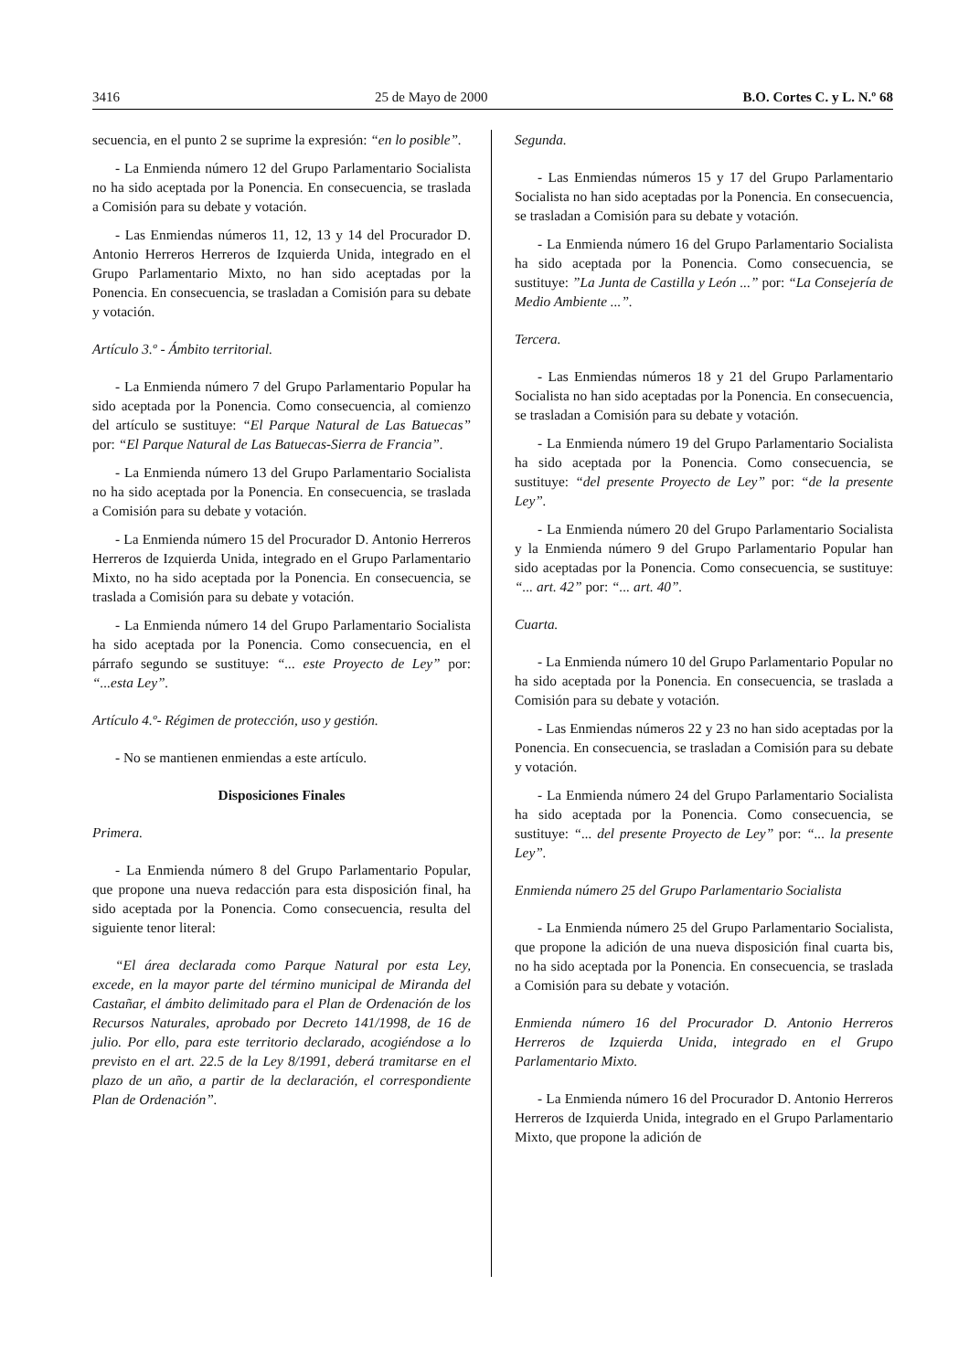3416 25 de Mayo de 2000 B.O. Cortes C. y L. N.º 68
secuencia, en el punto 2 se suprime la expresión: “en lo posible”.
- La Enmienda número 12 del Grupo Parlamentario Socialista no ha sido aceptada por la Ponencia. En consecuencia, se traslada a Comisión para su debate y votación.
- Las Enmiendas números 11, 12, 13 y 14 del Procurador D. Antonio Herreros Herreros de Izquierda Unida, integrado en el Grupo Parlamentario Mixto, no han sido aceptadas por la Ponencia. En consecuencia, se trasladan a Comisión para su debate y votación.
Artículo 3.º - Ámbito territorial.
- La Enmienda número 7 del Grupo Parlamentario Popular ha sido aceptada por la Ponencia. Como consecuencia, al comienzo del artículo se sustituye: “El Parque Natural de Las Batuecas” por: “El Parque Natural de Las Batuecas-Sierra de Francia”.
- La Enmienda número 13 del Grupo Parlamentario Socialista no ha sido aceptada por la Ponencia. En consecuencia, se traslada a Comisión para su debate y votación.
- La Enmienda número 15 del Procurador D. Antonio Herreros Herreros de Izquierda Unida, integrado en el Grupo Parlamentario Mixto, no ha sido aceptada por la Ponencia. En consecuencia, se traslada a Comisión para su debate y votación.
- La Enmienda número 14 del Grupo Parlamentario Socialista ha sido aceptada por la Ponencia. Como consecuencia, en el párrafo segundo se sustituye: “... este Proyecto de Ley” por: “...esta Ley”.
Artículo 4.º- Régimen de protección, uso y gestión.
- No se mantienen enmiendas a este artículo.
Disposiciones Finales
Primera.
- La Enmienda número 8 del Grupo Parlamentario Popular, que propone una nueva redacción para esta disposición final, ha sido aceptada por la Ponencia. Como consecuencia, resulta del siguiente tenor literal:
“El área declarada como Parque Natural por esta Ley, excede, en la mayor parte del término municipal de Miranda del Castañar, el ámbito delimitado para el Plan de Ordenación de los Recursos Naturales, aprobado por Decreto 141/1998, de 16 de julio. Por ello, para este territorio declarado, acogiéndose a lo previsto en el art. 22.5 de la Ley 8/1991, deberá tramitarse en el plazo de un año, a partir de la declaración, el correspondiente Plan de Ordenación”.
Segunda.
- Las Enmiendas números 15 y 17 del Grupo Parlamentario Socialista no han sido aceptadas por la Ponencia. En consecuencia, se trasladan a Comisión para su debate y votación.
- La Enmienda número 16 del Grupo Parlamentario Socialista ha sido aceptada por la Ponencia. Como consecuencia, se sustituye: ”La Junta de Castilla y León ...” por: “La Consejería de Medio Ambiente ...”.
Tercera.
- Las Enmiendas números 18 y 21 del Grupo Parlamentario Socialista no han sido aceptadas por la Ponencia. En consecuencia, se trasladan a Comisión para su debate y votación.
- La Enmienda número 19 del Grupo Parlamentario Socialista ha sido aceptada por la Ponencia. Como consecuencia, se sustituye: “del presente Proyecto de Ley” por: “de la presente Ley”.
- La Enmienda número 20 del Grupo Parlamentario Socialista y la Enmienda número 9 del Grupo Parlamentario Popular han sido aceptadas por la Ponencia. Como consecuencia, se sustituye: “... art. 42” por: “... art. 40”.
Cuarta.
- La Enmienda número 10 del Grupo Parlamentario Popular no ha sido aceptada por la Ponencia. En consecuencia, se traslada a Comisión para su debate y votación.
- Las Enmiendas números 22 y 23 no han sido aceptadas por la Ponencia. En consecuencia, se trasladan a Comisión para su debate y votación.
- La Enmienda número 24 del Grupo Parlamentario Socialista ha sido aceptada por la Ponencia. Como consecuencia, se sustituye: “... del presente Proyecto de Ley” por: “... la presente Ley”.
Enmienda número 25 del Grupo Parlamentario Socialista
- La Enmienda número 25 del Grupo Parlamentario Socialista, que propone la adición de una nueva disposición final cuarta bis, no ha sido aceptada por la Ponencia. En consecuencia, se traslada a Comisión para su debate y votación.
Enmienda número 16 del Procurador D. Antonio Herreros Herreros de Izquierda Unida, integrado en el Grupo Parlamentario Mixto.
- La Enmienda número 16 del Procurador D. Antonio Herreros Herreros de Izquierda Unida, integrado en el Grupo Parlamentario Mixto, que propone la adición de